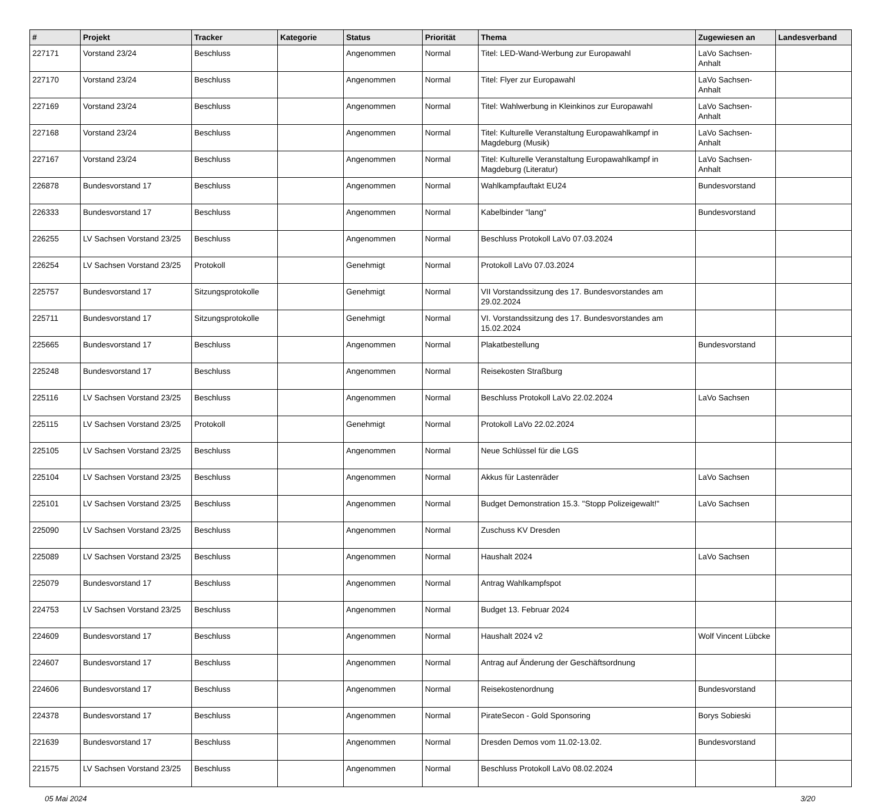| # | Projekt | Tracker | Kategorie | Status | Priorität | Thema | Zugewiesen an | Landesverband |
| --- | --- | --- | --- | --- | --- | --- | --- | --- |
| 227171 | Vorstand 23/24 | Beschluss | | Angenommen | Normal | Titel: LED-Wand-Werbung zur Europawahl | LaVo Sachsen-Anhalt | |
| 227170 | Vorstand 23/24 | Beschluss | | Angenommen | Normal | Titel: Flyer zur Europawahl | LaVo Sachsen-Anhalt | |
| 227169 | Vorstand 23/24 | Beschluss | | Angenommen | Normal | Titel: Wahlwerbung in Kleinkinos zur Europawahl | LaVo Sachsen-Anhalt | |
| 227168 | Vorstand 23/24 | Beschluss | | Angenommen | Normal | Titel: Kulturelle Veranstaltung Europawahlkampf in Magdeburg (Musik) | LaVo Sachsen-Anhalt | |
| 227167 | Vorstand 23/24 | Beschluss | | Angenommen | Normal | Titel: Kulturelle Veranstaltung Europawahlkampf in Magdeburg (Literatur) | LaVo Sachsen-Anhalt | |
| 226878 | Bundesvorstand 17 | Beschluss | | Angenommen | Normal | Wahlkampfauftakt EU24 | Bundesvorstand | |
| 226333 | Bundesvorstand 17 | Beschluss | | Angenommen | Normal | Kabelbinder "lang" | Bundesvorstand | |
| 226255 | LV Sachsen Vorstand 23/25 | Beschluss | | Angenommen | Normal | Beschluss Protokoll LaVo 07.03.2024 | | |
| 226254 | LV Sachsen Vorstand 23/25 | Protokoll | | Genehmigt | Normal | Protokoll LaVo 07.03.2024 | | |
| 225757 | Bundesvorstand 17 | Sitzungsprotokolle | | Genehmigt | Normal | VII Vorstandssitzung des 17. Bundesvorstandes am 29.02.2024 | | |
| 225711 | Bundesvorstand 17 | Sitzungsprotokolle | | Genehmigt | Normal | VI. Vorstandssitzung des 17. Bundesvorstandes am 15.02.2024 | | |
| 225665 | Bundesvorstand 17 | Beschluss | | Angenommen | Normal | Plakatbestellung | Bundesvorstand | |
| 225248 | Bundesvorstand 17 | Beschluss | | Angenommen | Normal | Reisekosten Straßburg | | |
| 225116 | LV Sachsen Vorstand 23/25 | Beschluss | | Angenommen | Normal | Beschluss Protokoll LaVo 22.02.2024 | LaVo Sachsen | |
| 225115 | LV Sachsen Vorstand 23/25 | Protokoll | | Genehmigt | Normal | Protokoll LaVo 22.02.2024 | | |
| 225105 | LV Sachsen Vorstand 23/25 | Beschluss | | Angenommen | Normal | Neue Schlüssel für die LGS | | |
| 225104 | LV Sachsen Vorstand 23/25 | Beschluss | | Angenommen | Normal | Akkus für Lastenräder | LaVo Sachsen | |
| 225101 | LV Sachsen Vorstand 23/25 | Beschluss | | Angenommen | Normal | Budget Demonstration 15.3. "Stopp Polizeigewalt!" | LaVo Sachsen | |
| 225090 | LV Sachsen Vorstand 23/25 | Beschluss | | Angenommen | Normal | Zuschuss KV Dresden | | |
| 225089 | LV Sachsen Vorstand 23/25 | Beschluss | | Angenommen | Normal | Haushalt 2024 | LaVo Sachsen | |
| 225079 | Bundesvorstand 17 | Beschluss | | Angenommen | Normal | Antrag Wahlkampfspot | | |
| 224753 | LV Sachsen Vorstand 23/25 | Beschluss | | Angenommen | Normal | Budget 13. Februar 2024 | | |
| 224609 | Bundesvorstand 17 | Beschluss | | Angenommen | Normal | Haushalt 2024 v2 | Wolf Vincent Lübcke | |
| 224607 | Bundesvorstand 17 | Beschluss | | Angenommen | Normal | Antrag auf Änderung der Geschäftsordnung | | |
| 224606 | Bundesvorstand 17 | Beschluss | | Angenommen | Normal | Reisekostenordnung | Bundesvorstand | |
| 224378 | Bundesvorstand 17 | Beschluss | | Angenommen | Normal | PirateSecon - Gold Sponsoring | Borys Sobieski | |
| 221639 | Bundesvorstand 17 | Beschluss | | Angenommen | Normal | Dresden Demos vom 11.02-13.02. | Bundesvorstand | |
| 221575 | LV Sachsen Vorstand 23/25 | Beschluss | | Angenommen | Normal | Beschluss Protokoll LaVo 08.02.2024 | | |
05 Mai 2024 3/20